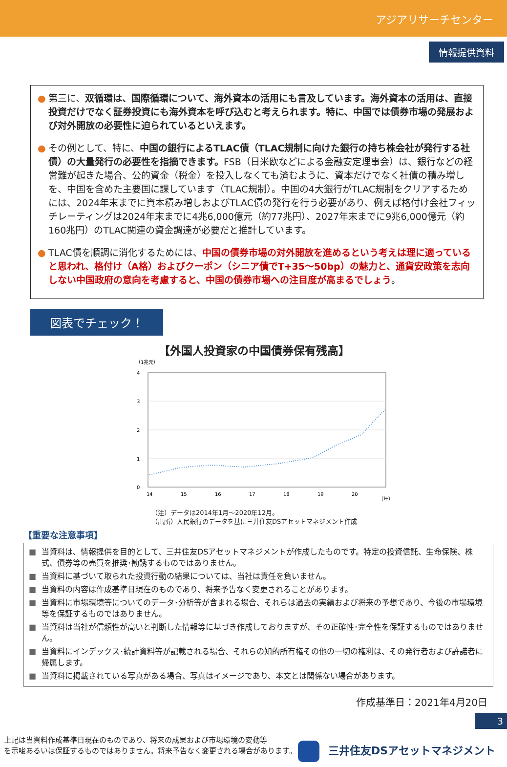アジアリサーチセンター
情報提供資料
● 第三に、双循環は、国際循環について、海外資本の活用にも言及しています。海外資本の活用は、直接投資だけでなく証券投資にも海外資本を呼び込むと考えられます。特に、中国では債券市場の発展および対外開放の必要性に迫られているといえます。
● その例として、特に、中国の銀行によるTLAC債（TLAC規制に向けた銀行の持ち株会社が発行する社債）の大量発行の必要性を指摘できます。FSB（日米欧などによる金融安定理事会）は、銀行などの経営難が起きた場合、公的資金（税金）を投入しなくても済むように、資本だけでなく社債の積み増しを、中国を含めた主要国に課しています（TLAC規制）。中国の4大銀行がTLAC規制をクリアするためには、2024年末までに資本積み増しおよびTLAC債の発行を行う必要があり、例えば格付け会社フィッチレーティングは2024年末までに4兆6,000億元（約77兆円）、2027年末までに9兆6,000億元（約160兆円）のTLAC関連の資金調達が必要だと推計しています。
● TLAC債を順調に消化するためには、中国の債券市場の対外開放を進めるという考えは理に適っていると思われ、格付け（A格）およびクーポン（シニア債でT+35～50bp）の魅力と、通貨安政策を志向しない中国政府の意向を考慮すると、中国の債券市場への注目度が高まるでしょう。
図表でチェック！
【外国人投資家の中国債券保有残高】
（1兆元）
4
3
2
1
0
14
15
16
17
18
19
20
（年）
（注）データは2014年1月～2020年12月。
（出所）人民銀行のデータを基に三井住友DSアセットマネジメント作成
【重要な注意事項】
■ 当資料は、情報提供を目的として、三井住友DSアセットマネジメントが作成したものです。特定の投資信託、生命保険、株式、債券等の売買を推奨･勧誘するものではありません。
■ 当資料に基づいて取られた投資行動の結果については、当社は責任を負いません。
■ 当資料の内容は作成基準日現在のものであり、将来予告なく変更されることがあります。
■ 当資料に市場環境等についてのデータ･分析等が含まれる場合、それらは過去の実績および将来の予想であり、今後の市場環境等を保証するものではありません。
■ 当資料は当社が信頼性が高いと判断した情報等に基づき作成しておりますが、その正確性･完全性を保証するものではありません。
■ 当資料にインデックス･統計資料等が記載される場合、それらの知的所有権その他の一切の権利は、その発行者および許諾者に帰属します。
■ 当資料に掲載されている写真がある場合、写真はイメージであり、本文とは関係ない場合があります。
作成基準日：2021年4月20日
3
上記は当資料作成基準日現在のものであり、将来の成果および市場環境の変動等
を示唆あるいは保証するものではありません。将来予告なく変更される場合があります。
三井住友DSアセットマネジメント